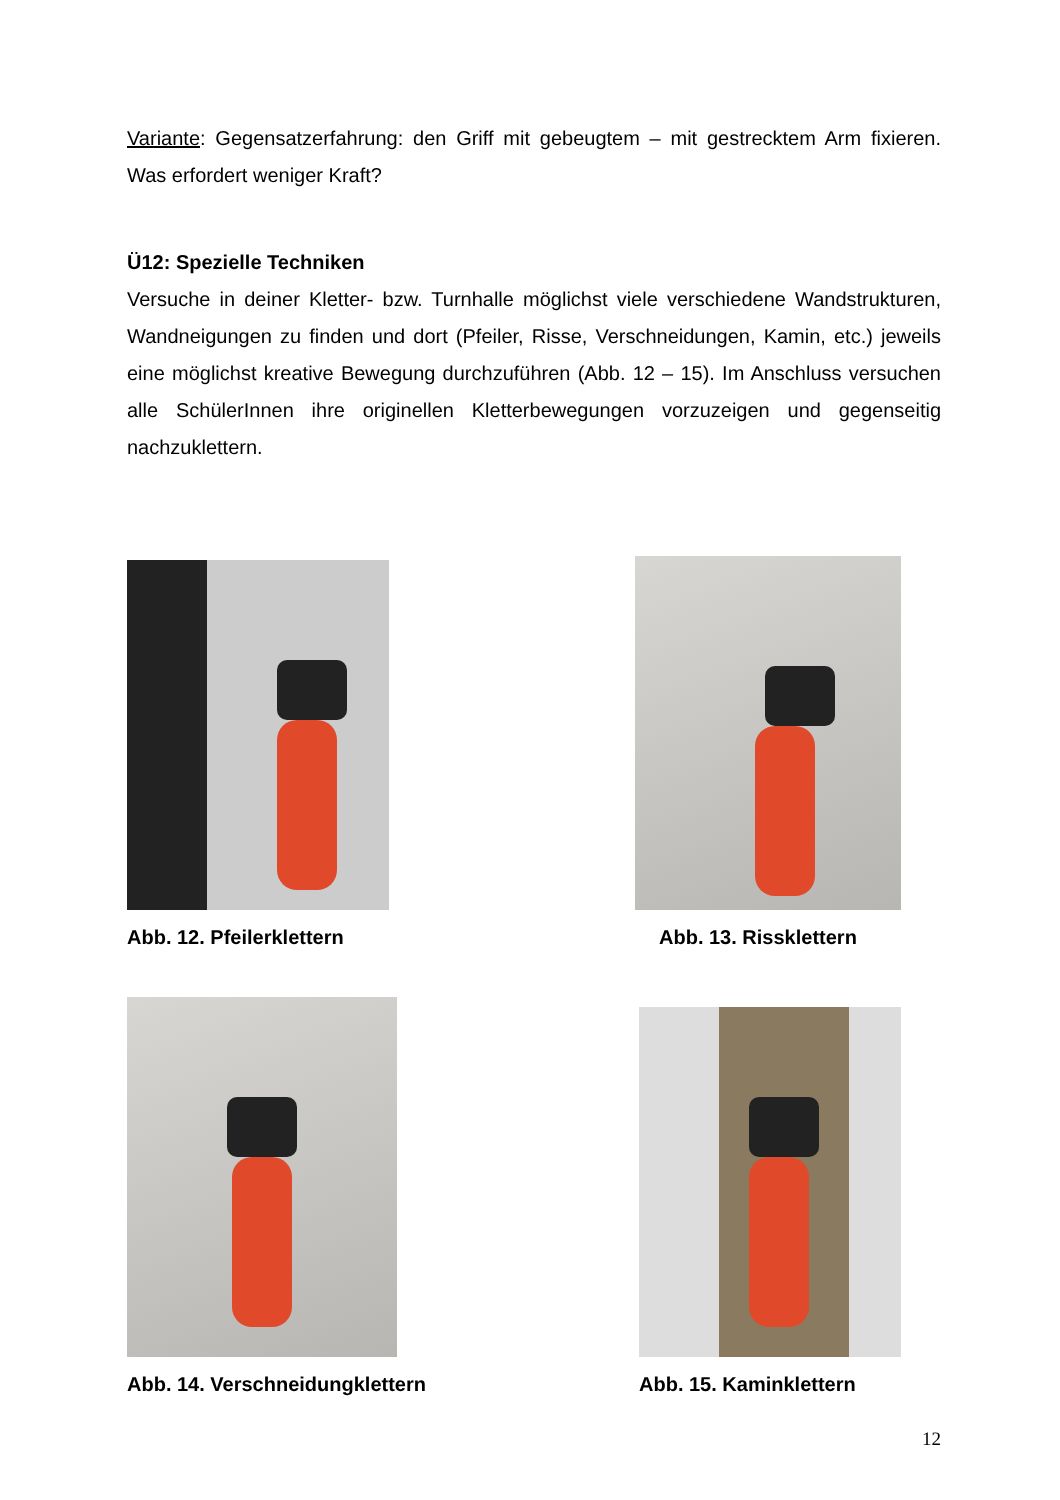Variante: Gegensatzerfahrung: den Griff mit gebeugtem – mit gestrecktem Arm fixieren. Was erfordert weniger Kraft?
Ü12: Spezielle Techniken
Versuche in deiner Kletter- bzw. Turnhalle möglichst viele verschiedene Wandstrukturen, Wandneigungen zu finden und dort (Pfeiler, Risse, Verschneidungen, Kamin, etc.) jeweils eine möglichst kreative Bewegung durchzuführen (Abb. 12 – 15). Im Anschluss versuchen alle SchülerInnen ihre originellen Kletterbewegungen vorzuzeigen und gegenseitig nachzuklettern.
Abb. 12. Pfeilerklettern Abb. 13. Rissklettern
Abb. 14. Verschneidungklettern Abb. 15. Kaminklettern
12